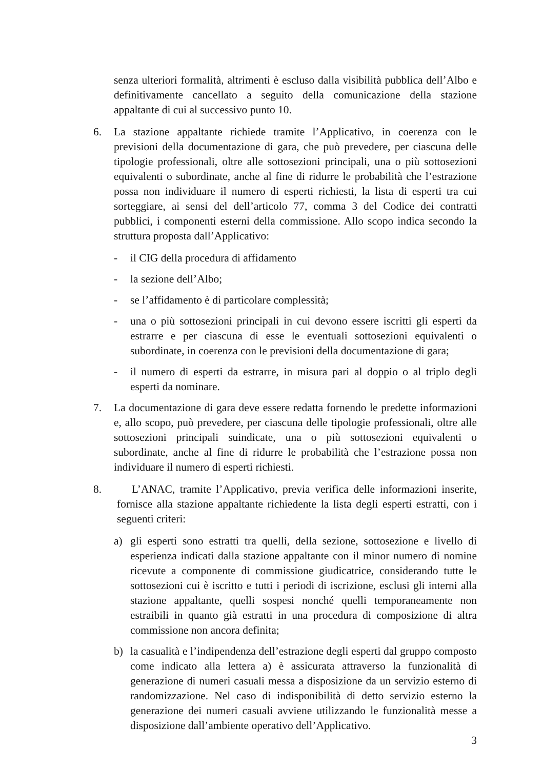senza ulteriori formalità, altrimenti è escluso dalla visibilità pubblica dell’Albo e definitivamente cancellato a seguito della comunicazione della stazione appaltante di cui al successivo punto 10.
6. La stazione appaltante richiede tramite l’Applicativo, in coerenza con le previsioni della documentazione di gara, che può prevedere, per ciascuna delle tipologie professionali, oltre alle sottosezioni principali, una o più sottosezioni equivalenti o subordinate, anche al fine di ridurre le probabilità che l’estrazione possa non individuare il numero di esperti richiesti, la lista di esperti tra cui sorteggiare, ai sensi del dell’articolo 77, comma 3 del Codice dei contratti pubblici, i componenti esterni della commissione. Allo scopo indica secondo la struttura proposta dall’Applicativo:
- il CIG della procedura di affidamento
- la sezione dell’Albo;
- se l’affidamento è di particolare complessità;
- una o più sottosezioni principali in cui devono essere iscritti gli esperti da estrarre e per ciascuna di esse le eventuali sottosezioni equivalenti o subordinate, in coerenza con le previsioni della documentazione di gara;
- il numero di esperti da estrarre, in misura pari al doppio o al triplo degli esperti da nominare.
7. La documentazione di gara deve essere redatta fornendo le predette informazioni e, allo scopo, può prevedere, per ciascuna delle tipologie professionali, oltre alle sottosezioni principali suindicate, una o più sottosezioni equivalenti o subordinate, anche al fine di ridurre le probabilità che l’estrazione possa non individuare il numero di esperti richiesti.
8. L’ANAC, tramite l’Applicativo, previa verifica delle informazioni inserite, fornisce alla stazione appaltante richiedente la lista degli esperti estratti, con i seguenti criteri:
a) gli esperti sono estratti tra quelli, della sezione, sottosezione e livello di esperienza indicati dalla stazione appaltante con il minor numero di nomine ricevute a componente di commissione giudicatrice, considerando tutte le sottosezioni cui è iscritto e tutti i periodi di iscrizione, esclusi gli interni alla stazione appaltante, quelli sospesi nonché quelli temporaneamente non estraibili in quanto già estratti in una procedura di composizione di altra commissione non ancora definita;
b) la casualità e l’indipendenza dell’estrazione degli esperti dal gruppo composto come indicato alla lettera a) è assicurata attraverso la funzionalità di generazione di numeri casuali messa a disposizione da un servizio esterno di randomizzazione. Nel caso di indisponibilità di detto servizio esterno la generazione dei numeri casuali avviene utilizzando le funzionalità messe a disposizione dall’ambiente operativo dell’Applicativo.
3